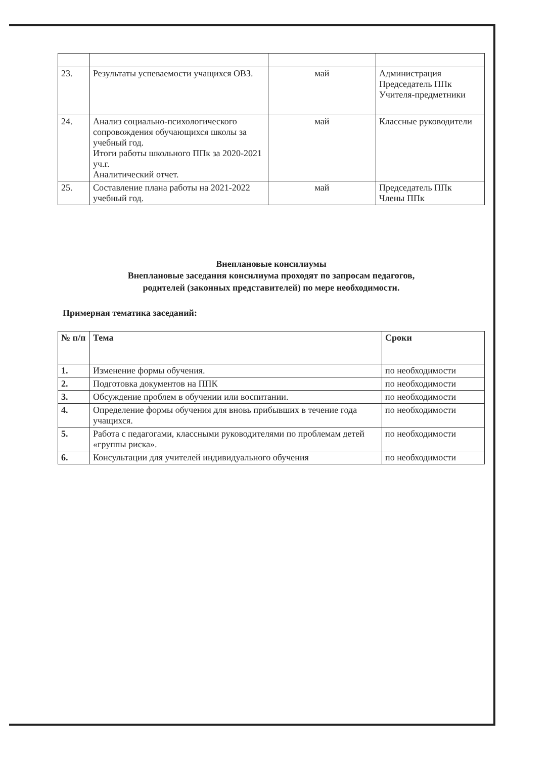| 23. | Результаты успеваемости учащихся ОВЗ. | май | Администрация Председатель ППк Учителя-предметники |
| 24. | Анализ социально-психологического сопровождения обучающихся школы за учебный год. Итоги работы школьного ППк за 2020-2021 уч.г. Аналитический отчет. | май | Классные руководители |
| 25. | Составление плана работы на 2021-2022 учебный год. | май | Председатель ППк Члены ППк |
Внеплановые консилиумы
Внеплановые заседания консилиума проходят по запросам педагогов,
родителей (законных представителей) по мере необходимости.
Примерная тематика заседаний:
| № п/п | Тема | Сроки |
| --- | --- | --- |
| 1. | Изменение формы обучения. | по необходимости |
| 2. | Подготовка документов на ППК | по необходимости |
| 3. | Обсуждение проблем в обучении или воспитании. | по необходимости |
| 4. | Определение формы обучения для вновь прибывших в течение года учащихся. | по необходимости |
| 5. | Работа с педагогами, классными руководителями по проблемам детей «группы риска». | по необходимости |
| 6. | Консультации для учителей индивидуального обучения | по необходимости |